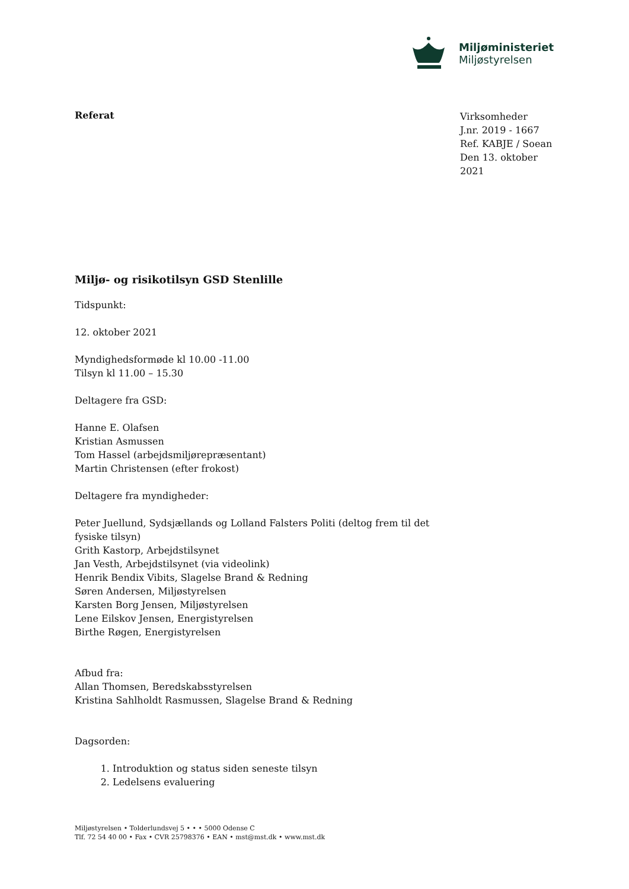Miljøministeriet
Miljøstyrelsen
Referat
Virksomheder
J.nr. 2019 - 1667
Ref. KABJE / Soean
Den 13. oktober 2021
Miljø- og risikotilsyn GSD Stenlille
Tidspunkt:
12. oktober 2021
Myndighedsformøde kl 10.00 -11.00
Tilsyn kl 11.00 – 15.30
Deltagere fra GSD:
Hanne E. Olafsen
Kristian Asmussen
Tom Hassel (arbejdsmiljørepræsentant)
Martin Christensen (efter frokost)
Deltagere fra myndigheder:
Peter Juellund, Sydsjællands og Lolland Falsters Politi (deltog frem til det fysiske tilsyn)
Grith Kastorp, Arbejdstilsynet
Jan Vesth, Arbejdstilsynet (via videolink)
Henrik Bendix Vibits, Slagelse Brand & Redning
Søren Andersen, Miljøstyrelsen
Karsten Borg Jensen, Miljøstyrelsen
Lene Eilskov Jensen, Energistyrelsen
Birthe Røgen, Energistyrelsen
Afbud fra:
Allan Thomsen, Beredskabsstyrelsen
Kristina Sahlholdt Rasmussen, Slagelse Brand & Redning
Dagsorden:
1. Introduktion og status siden seneste tilsyn
2. Ledelsens evaluering
Miljøstyrelsen • Tolderlundsvej 5 • • • 5000 Odense C
Tlf. 72 54 40 00 • Fax • CVR 25798376 • EAN • mst@mst.dk • www.mst.dk